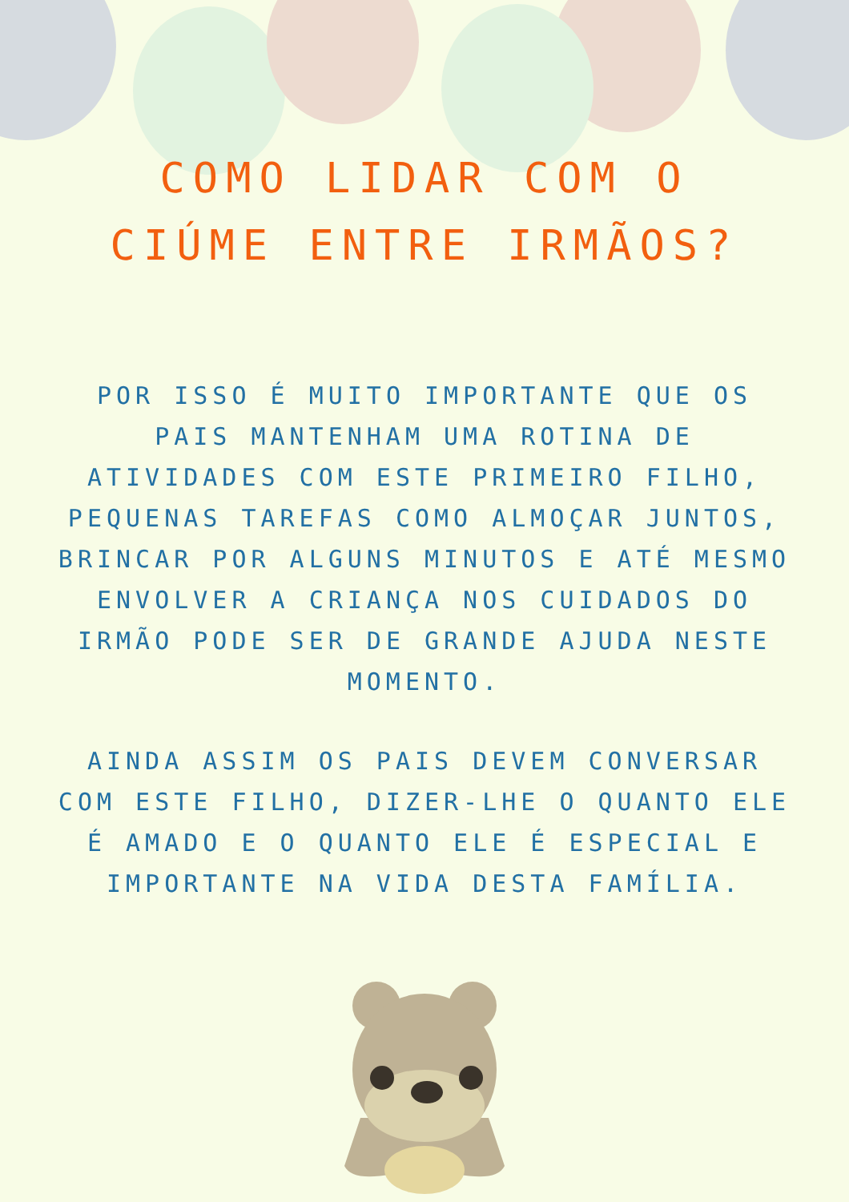COMO LIDAR COM O
CIÚME ENTRE IRMÃOS?
POR ISSO É MUITO IMPORTANTE QUE OS PAIS MANTENHAM UMA ROTINA DE ATIVIDADES COM ESTE PRIMEIRO FILHO, PEQUENAS TAREFAS COMO ALMOÇAR JUNTOS, BRINCAR POR ALGUNS MINUTOS E ATÉ MESMO ENVOLVER A CRIANÇA NOS CUIDADOS DO IRMÃO PODE SER DE GRANDE AJUDA NESTE MOMENTO.
AINDA ASSIM OS PAIS DEVEM CONVERSAR COM ESTE FILHO, DIZER-LHE O QUANTO ELE É AMADO E O QUANTO ELE É ESPECIAL E IMPORTANTE NA VIDA DESTA FAMÍLIA.